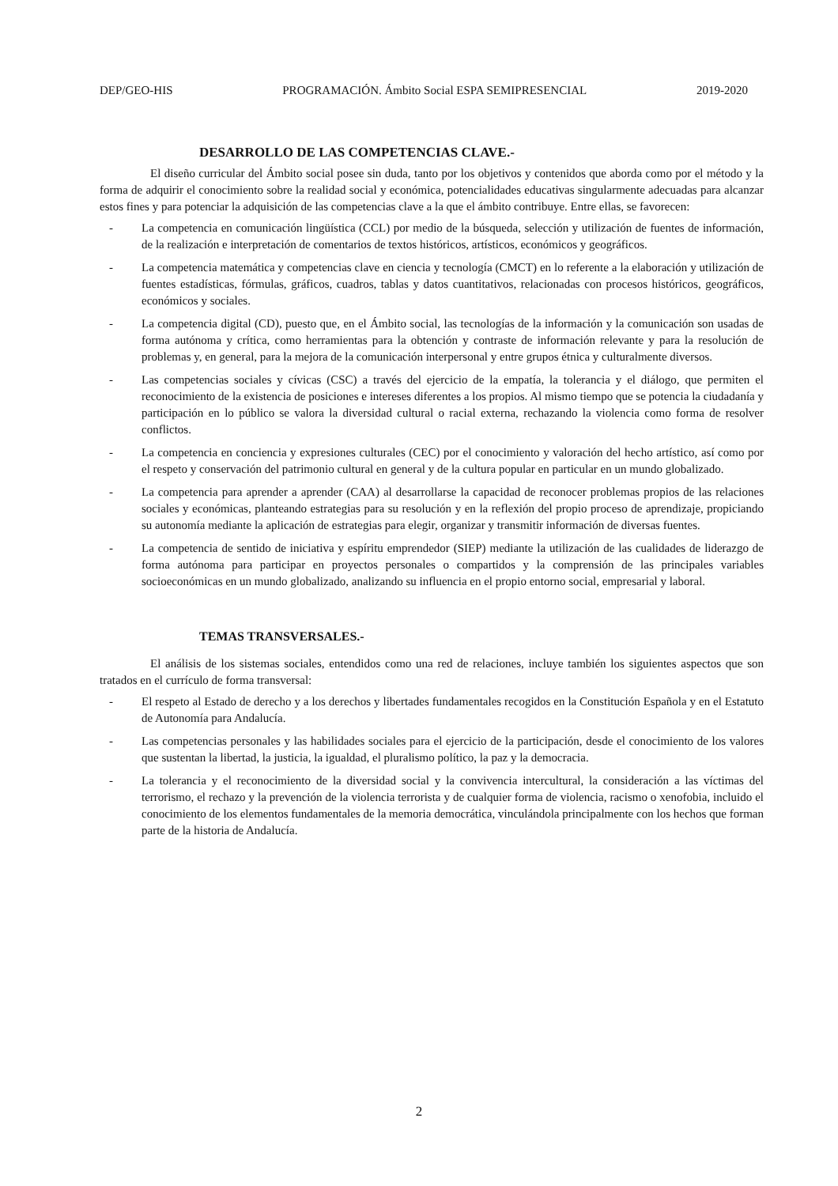DEP/GEO-HIS PROGRAMACIÓN. Ámbito Social ESPA SEMIPRESENCIAL 2019-2020
DESARROLLO DE LAS COMPETENCIAS CLAVE.-
El diseño curricular del Ámbito social posee sin duda, tanto por los objetivos y contenidos que aborda como por el método y la forma de adquirir el conocimiento sobre la realidad social y económica, potencialidades educativas singularmente adecuadas para alcanzar estos fines y para potenciar la adquisición de las competencias clave a la que el ámbito contribuye. Entre ellas, se favorecen:
- La competencia en comunicación lingüística (CCL) por medio de la búsqueda, selección y utilización de fuentes de información, de la realización e interpretación de comentarios de textos históricos, artísticos, económicos y geográficos.
- La competencia matemática y competencias clave en ciencia y tecnología (CMCT) en lo referente a la elaboración y utilización de fuentes estadísticas, fórmulas, gráficos, cuadros, tablas y datos cuantitativos, relacionadas con procesos históricos, geográficos, económicos y sociales.
- La competencia digital (CD), puesto que, en el Ámbito social, las tecnologías de la información y la comunicación son usadas de forma autónoma y crítica, como herramientas para la obtención y contraste de información relevante y para la resolución de problemas y, en general, para la mejora de la comunicación interpersonal y entre grupos étnica y culturalmente diversos.
- Las competencias sociales y cívicas (CSC) a través del ejercicio de la empatía, la tolerancia y el diálogo, que permiten el reconocimiento de la existencia de posiciones e intereses diferentes a los propios. Al mismo tiempo que se potencia la ciudadanía y participación en lo público se valora la diversidad cultural o racial externa, rechazando la violencia como forma de resolver conflictos.
- La competencia en conciencia y expresiones culturales (CEC) por el conocimiento y valoración del hecho artístico, así como por el respeto y conservación del patrimonio cultural en general y de la cultura popular en particular en un mundo globalizado.
- La competencia para aprender a aprender (CAA) al desarrollarse la capacidad de reconocer problemas propios de las relaciones sociales y económicas, planteando estrategias para su resolución y en la reflexión del propio proceso de aprendizaje, propiciando su autonomía mediante la aplicación de estrategias para elegir, organizar y transmitir información de diversas fuentes.
- La competencia de sentido de iniciativa y espíritu emprendedor (SIEP) mediante la utilización de las cualidades de liderazgo de forma autónoma para participar en proyectos personales o compartidos y la comprensión de las principales variables socioeconómicas en un mundo globalizado, analizando su influencia en el propio entorno social, empresarial y laboral.
TEMAS TRANSVERSALES.-
El análisis de los sistemas sociales, entendidos como una red de relaciones, incluye también los siguientes aspectos que son tratados en el currículo de forma transversal:
- El respeto al Estado de derecho y a los derechos y libertades fundamentales recogidos en la Constitución Española y en el Estatuto de Autonomía para Andalucía.
- Las competencias personales y las habilidades sociales para el ejercicio de la participación, desde el conocimiento de los valores que sustentan la libertad, la justicia, la igualdad, el pluralismo político, la paz y la democracia.
- La tolerancia y el reconocimiento de la diversidad social y la convivencia intercultural, la consideración a las víctimas del terrorismo, el rechazo y la prevención de la violencia terrorista y de cualquier forma de violencia, racismo o xenofobia, incluido el conocimiento de los elementos fundamentales de la memoria democrática, vinculándola principalmente con los hechos que forman parte de la historia de Andalucía.
2